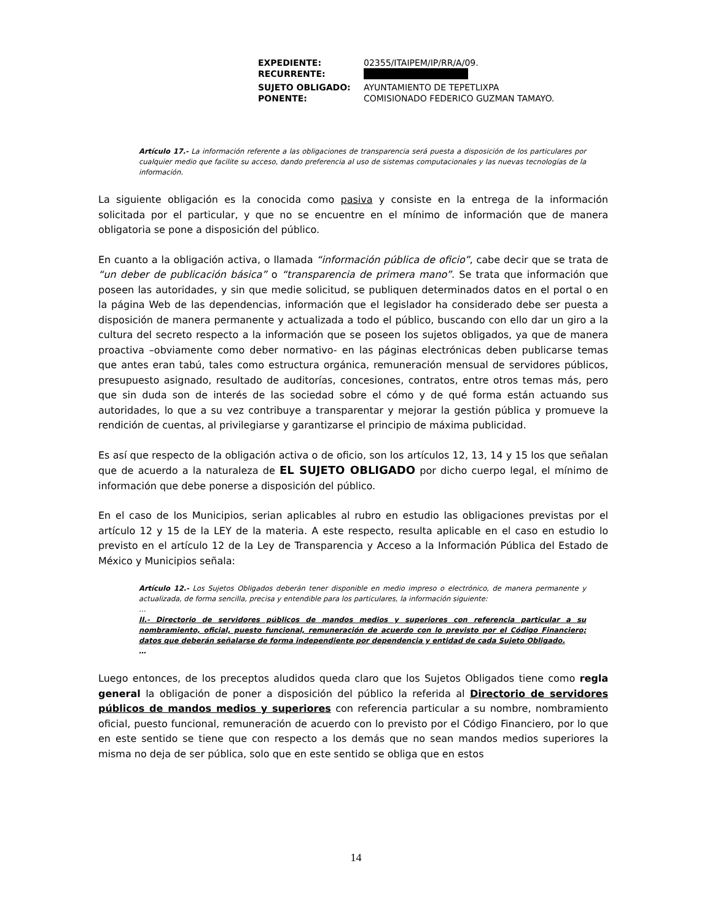| EXPEDIENTE: | 02355/ITAIPEM/IP/RR/A/09. |
| RECURRENTE: | |
| SUJETO OBLIGADO: | AYUNTAMIENTO DE TEPETLIXPA |
| PONENTE: | COMISIONADO FEDERICO GUZMAN TAMAYO. |
Artículo 17.- La información referente a las obligaciones de transparencia será puesta a disposición de los particulares por cualquier medio que facilite su acceso, dando preferencia al uso de sistemas computacionales y las nuevas tecnologías de la información.
La siguiente obligación es la conocida como pasiva y consiste en la entrega de la información solicitada por el particular, y que no se encuentre en el mínimo de información que de manera obligatoria se pone a disposición del público.
En cuanto a la obligación activa, o llamada “información pública de oficio”, cabe decir que se trata de “un deber de publicación básica” o “transparencia de primera mano”. Se trata que información que poseen las autoridades, y sin que medie solicitud, se publiquen determinados datos en el portal o en la página Web de las dependencias, información que el legislador ha considerado debe ser puesta a disposición de manera permanente y actualizada a todo el público, buscando con ello dar un giro a la cultura del secreto respecto a la información que se poseen los sujetos obligados, ya que de manera proactiva –obviamente como deber normativo- en las páginas electrónicas deben publicarse temas que antes eran tabú, tales como estructura orgánica, remuneración mensual de servidores públicos, presupuesto asignado, resultado de auditorías, concesiones, contratos, entre otros temas más, pero que sin duda son de interés de las sociedad sobre el cómo y de qué forma están actuando sus autoridades, lo que a su vez contribuye a transparentar y mejorar la gestión pública y promueve la rendición de cuentas, al privilegiarse y garantizarse el principio de máxima publicidad.
Es así que respecto de la obligación activa o de oficio, son los artículos 12, 13, 14 y 15 los que señalan que de acuerdo a la naturaleza de EL SUJETO OBLIGADO por dicho cuerpo legal, el mínimo de información que debe ponerse a disposición del público.
En el caso de los Municipios, serian aplicables al rubro en estudio las obligaciones previstas por el artículo 12 y 15 de la LEY de la materia. A este respecto, resulta aplicable en el caso en estudio lo previsto en el artículo 12 de la Ley de Transparencia y Acceso a la Información Pública del Estado de México y Municipios señala:
Artículo 12.- Los Sujetos Obligados deberán tener disponible en medio impreso o electrónico, de manera permanente y actualizada, de forma sencilla, precisa y entendible para los particulares, la información siguiente:
…
II.- Directorio de servidores públicos de mandos medios y superiores con referencia particular a su nombramiento, oficial, puesto funcional, remuneración de acuerdo con lo previsto por el Código Financiero; datos que deberán señalarse de forma independiente por dependencia y entidad de cada Sujeto Obligado.
…
Luego entonces, de los preceptos aludidos queda claro que los Sujetos Obligados tiene como regla general la obligación de poner a disposición del público la referida al Directorio de servidores públicos de mandos medios y superiores con referencia particular a su nombre, nombramiento oficial, puesto funcional, remuneración de acuerdo con lo previsto por el Código Financiero, por lo que en este sentido se tiene que con respecto a los demás que no sean mandos medios superiores la misma no deja de ser pública, solo que en este sentido se obliga que en estos
14